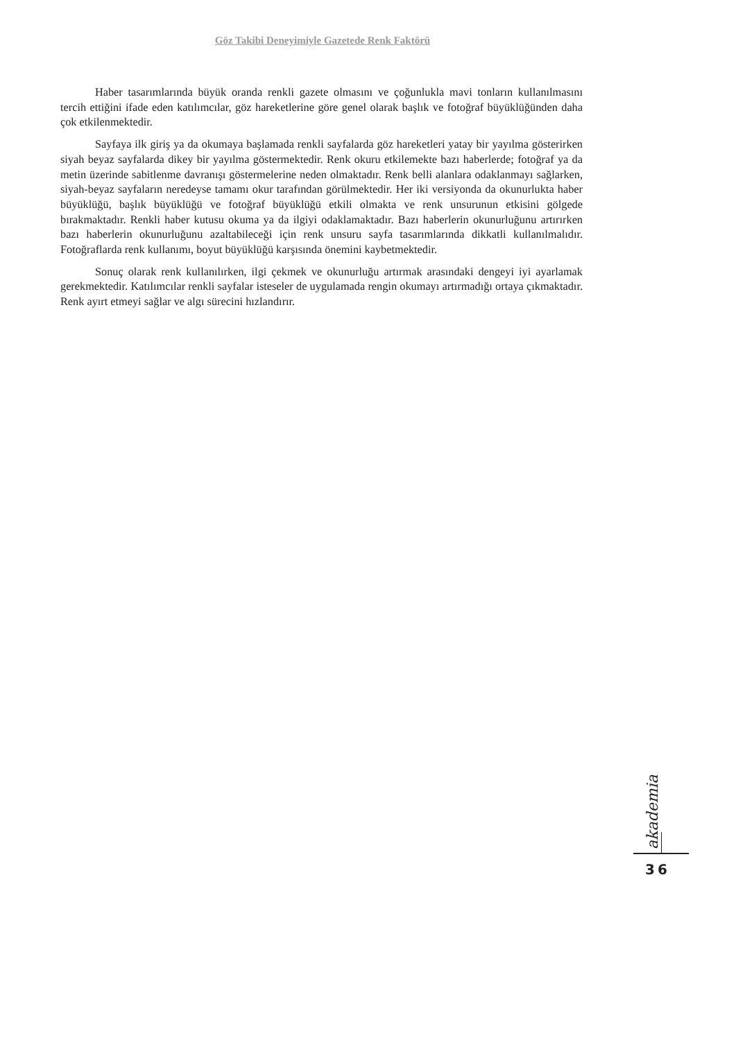Göz Takibi Deneyimiyle Gazetede Renk Faktörü
Haber tasarımlarında büyük oranda renkli gazete olmasını ve çoğunlukla mavi tonların kullanılmasını tercih ettiğini ifade eden katılımcılar, göz hareketlerine göre genel olarak başlık ve fotoğraf büyüklüğünden daha çok etkilenmektedir.
Sayfaya ilk giriş ya da okumaya başlamada renkli sayfalarda göz hareketleri yatay bir yayılma gösterirken siyah beyaz sayfalarda dikey bir yayılma göstermektedir. Renk okuru etkilemekte bazı haberlerde; fotoğraf ya da metin üzerinde sabitlenme davranışı göstermelerine neden olmaktadır. Renk belli alanlara odaklanmayı sağlarken, siyah-beyaz sayfaların neredeyse tamamı okur tarafından görülmektedir. Her iki versiyonda da okunurlukta haber büyüklüğü, başlık büyüklüğü ve fotoğraf büyüklüğü etkili olmakta ve renk unsurunun etkisini gölgede bırakmaktadır. Renkli haber kutusu okuma ya da ilgiyi odaklamaktadır. Bazı haberlerin okunurluğunu artırırken bazı haberlerin okunurluğunu azaltabileceği için renk unsuru sayfa tasarımlarında dikkatli kullanılmalıdır. Fotoğraflarda renk kullanımı, boyut büyüklüğü karşısında önemini kaybetmektedir.
Sonuç olarak renk kullanılırken, ilgi çekmek ve okunurluğu artırmak arasındaki dengeyi iyi ayarlamak gerekmektedir. Katılımcılar renkli sayfalar isteseler de uygulamada rengin okumayı artırmadığı ortaya çıkmaktadır. Renk ayırt etmeyi sağlar ve algı sürecini hızlandırır.
akademia
36